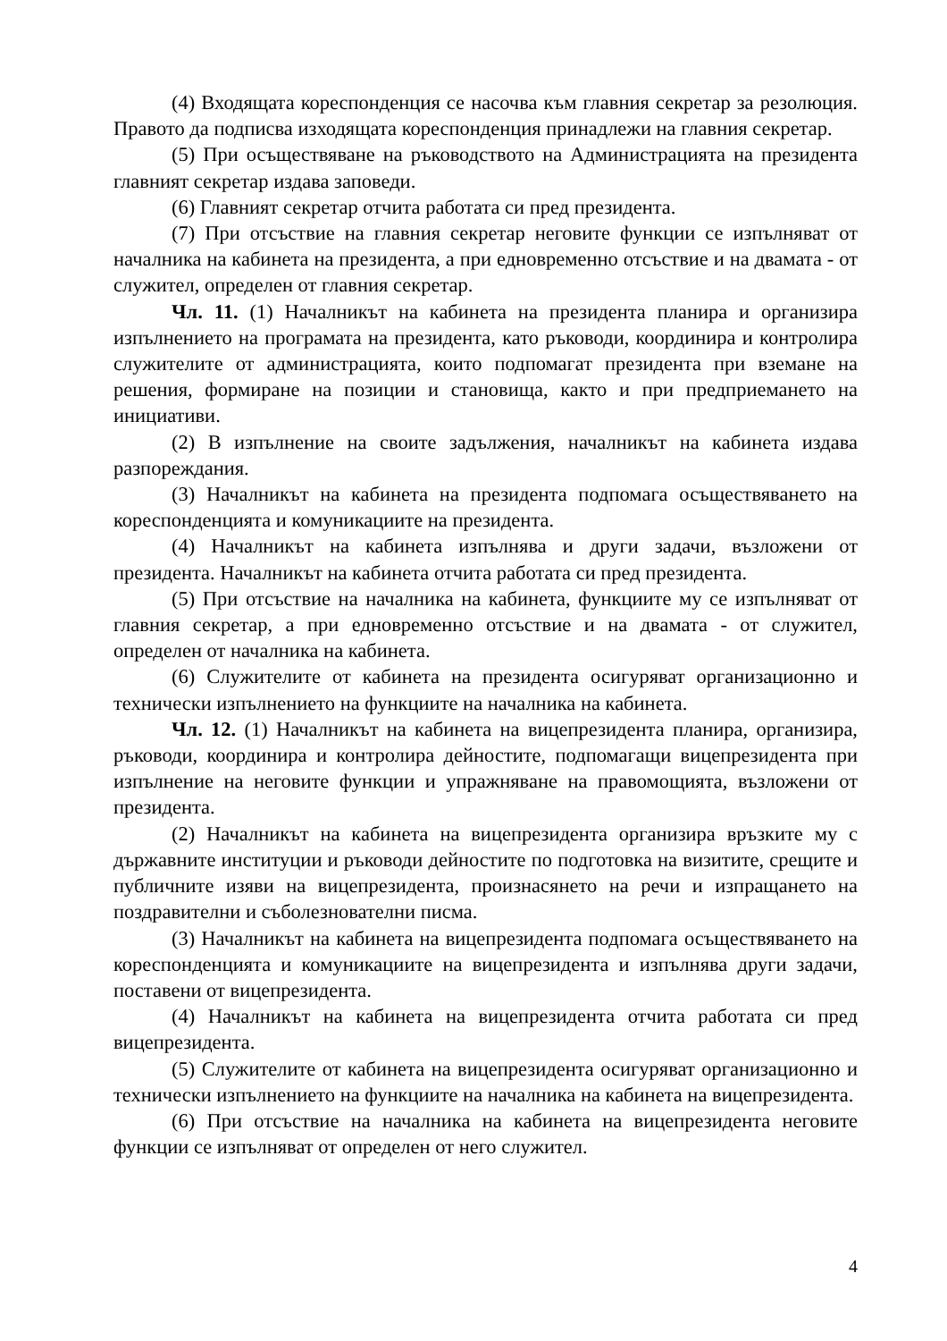(4) Входящата кореспонденция се насочва към главния секретар за резолюция. Правото да подписва изходящата кореспонденция принадлежи на главния секретар.
(5) При осъществяване на ръководството на Администрацията на президента главният секретар издава заповеди.
(6) Главният секретар отчита работата си пред президента.
(7) При отсъствие на главния секретар неговите функции се изпълняват от началника на кабинета на президента, а при едновременно отсъствие и на двамата - от служител, определен от главния секретар.
Чл. 11. (1) Началникът на кабинета на президента планира и организира изпълнението на програмата на президента, като ръководи, координира и контролира служителите от администрацията, които подпомагат президента при вземане на решения, формиране на позиции и становища, както и при предприемането на инициативи.
(2) В изпълнение на своите задължения, началникът на кабинета издава разпореждания.
(3) Началникът на кабинета на президента подпомага осъществяването на кореспонденцията и комуникациите на президента.
(4) Началникът на кабинета изпълнява и други задачи, възложени от президента. Началникът на кабинета отчита работата си пред президента.
(5) При отсъствие на началника на кабинета, функциите му се изпълняват от главния секретар, а при едновременно отсъствие и на двамата - от служител, определен от началника на кабинета.
(6) Служителите от кабинета на президента осигуряват организационно и технически изпълнението на функциите на началника на кабинета.
Чл. 12. (1) Началникът на кабинета на вицепрезидента планира, организира, ръководи, координира и контролира дейностите, подпомагащи вицепрезидента при изпълнение на неговите функции и упражняване на правомощията, възложени от президента.
(2) Началникът на кабинета на вицепрезидента организира връзките му с държавните институции и ръководи дейностите по подготовка на визитите, срещите и публичните изяви на вицепрезидента, произнасянето на речи и изпращането на поздравителни и съболезнователни писма.
(3) Началникът на кабинета на вицепрезидента подпомага осъществяването на кореспонденцията и комуникациите на вицепрезидента и изпълнява други задачи, поставени от вицепрезидента.
(4) Началникът на кабинета на вицепрезидента отчита работата си пред вицепрезидента.
(5) Служителите от кабинета на вицепрезидента осигуряват организационно и технически изпълнението на функциите на началника на кабинета на вицепрезидента.
(6) При отсъствие на началника на кабинета на вицепрезидента неговите функции се изпълняват от определен от него служител.
4